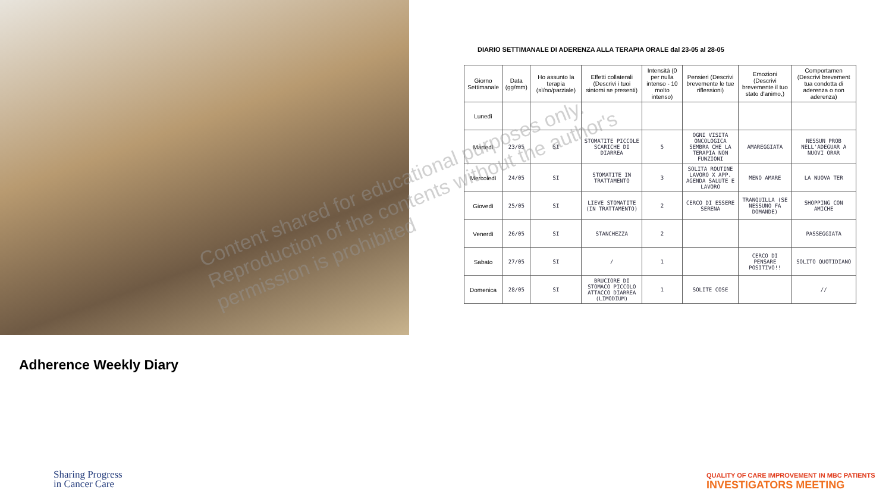DIARIO SETTIMANALE DI ADERENZA ALLA TERAPIA ORALE dal 23-05 al 28-05
| Giorno Settimanale | Data (gg/mm) | Ho assunto la terapia (sì/no/parziale) | Effetti collaterali (Descrivi i tuoi sintomi se presenti) | Intensità (0 per nulla intenso - 10 molto intenso) | Pensieri (Descrivi brevemente le tue riflessioni) | Emozioni (Descrivi brevemente il tuo stato d'animo,) | Comportamen (Descrivi brevement tua condotta di aderenza o non aderenza) |
| --- | --- | --- | --- | --- | --- | --- | --- |
| Lunedì | | | | | | | |
| Martedì | 23/05 | SI | STOMATITE PICCOLE SCARICHE DI DIARREA | 5 | OGNI VISITA ONCOLOGICA SEMBRA CHE LA TERAPIA NON FUNZIONI | AMAREGGIATA | NESSUN PROB NELL'ADEGUAR A NUOVI ORAR |
| Mercoledì | 24/05 | SI | STOMATITE IN TRATTAMENTO | 3 | SOLITA ROUTINE LAVORO X APP. AGENDA SALUTE E LAVORO | MENO AMARE | LA NUOVA TER |
| Giovedì | 25/05 | SI | LIEVE STOMATITE (IN TRATTAMENTO) | 2 | CERCO DI ESSERE SERENA | TRANQUILLA (SE NESSUNO FA DOMANDE) | SHOPPING CON AMICHE |
| Venerdì | 26/05 | SI | STANCHEZZA | 2 | | | PASSEGGIATA |
| Sabato | 27/05 | SI | / | 1 | | CERCO DI PENSARE POSITIVO!! | SOLITO QUOTIDIANO |
| Domenica | 28/05 | SI | BRUCIORE DI STOMACO PICCOLO ATTACCO DIARREA (LIMODIUM) | 1 | SOLITE COSE | | // |
Content shared for educational purposes only. Reproduction of the contents without the author's permission is prohibited
Adherence Weekly Diary
Sharing Progress
in Cancer Care
QUALITY OF CARE IMPROVEMENT IN MBC PATIENTS
INVESTIGATORS MEETING